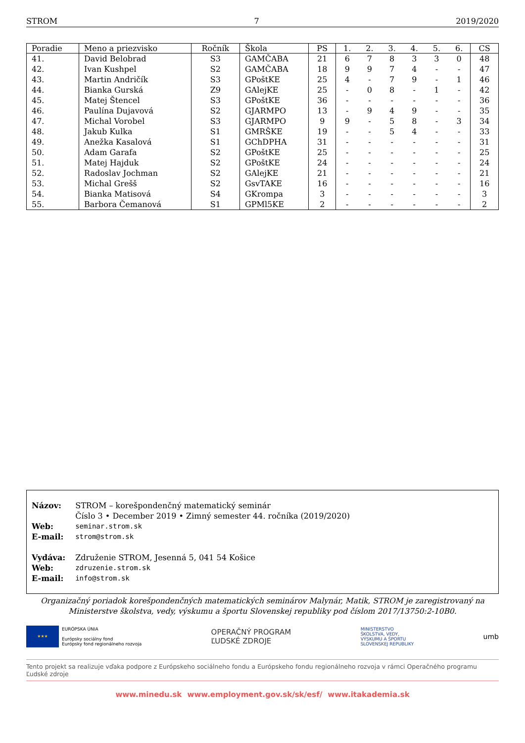STROM 7 2019/2020
| Poradie | Meno a priezvisko | Ročník | Škola | PS | 1. | 2. | 3. | 4. | 5. | 6. | CS |
| --- | --- | --- | --- | --- | --- | --- | --- | --- | --- | --- | --- |
| 41. | David Belobrad | S3 | GAMČABA | 21 | 6 | 7 | 8 | 3 | 3 | 0 | 48 |
| 42. | Ivan Kushpel | S2 | GAMČABA | 18 | 9 | 9 | 7 | 4 | - | - | 47 |
| 43. | Martin Andričík | S3 | GPoštKE | 25 | 4 | - | 7 | 9 | - | 1 | 46 |
| 44. | Bianka Gurská | Z9 | GAlejKE | 25 | - | 0 | 8 | - | 1 | - | 42 |
| 45. | Matej Štencel | S3 | GPoštKE | 36 | - | - | - | - | - | - | 36 |
| 46. | Paulína Dujavová | S2 | GJARMPO | 13 | - | 9 | 4 | 9 | - | - | 35 |
| 47. | Michal Vorobel | S3 | GJARMPO | 9 | 9 | - | 5 | 8 | - | 3 | 34 |
| 48. | Jakub Kulka | S1 | GMRŠKE | 19 | - | - | 5 | 4 | - | - | 33 |
| 49. | Anežka Kasalová | S1 | GChDPHA | 31 | - | - | - | - | - | - | 31 |
| 50. | Adam Garafa | S2 | GPoštKE | 25 | - | - | - | - | - | - | 25 |
| 51. | Matej Hajduk | S2 | GPoštKE | 24 | - | - | - | - | - | - | 24 |
| 52. | Radoslav Jochman | S2 | GAlejKE | 21 | - | - | - | - | - | - | 21 |
| 53. | Michal Grešš | S2 | GsvTAKE | 16 | - | - | - | - | - | - | 16 |
| 54. | Bianka Matisová | S4 | GKrompa | 3 | - | - | - | - | - | - | 3 |
| 55. | Barbora Čemanová | S1 | GPMl5KE | 2 | - | - | - | - | - | - | 2 |
| Názov: | STROM – korešpondenčný matematický seminár Číslo 3 • December 2019 • Zimný semester 44. ročníka (2019/2020) |
| Web: | seminar.strom.sk |
| E-mail: | strom@strom.sk |
| Vydáva: | Združenie STROM, Jesenná 5, 041 54 Košice |
| Web: | zdruzenie.strom.sk |
| E-mail: | info@strom.sk |
Organizačný poriadok korešpondenčných matematických seminárov Malynár, Matik, STROM je zaregistrovaný na Ministerstve školstva, vedy, výskumu a športu Slovenskej republiky pod číslom 2017/13750:2-10B0.
★★★
EURÓPSKA ÚNIA
Európsky sociálny fond
Európsky fond regionálneho rozvoja
OPERAČNÝ PROGRAM
ĽUDSKÉ ZDROJE
MINISTERSTVO
ŠKOLSTVA, VEDY,
VÝSKUMU A ŠPORTU
SLOVENSKEJ REPUBLIKY
umb
Tento projekt sa realizuje vďaka podpore z Európskeho sociálneho fondu a Európskeho fondu regionálneho rozvoja v rámci Operačného programu Ľudské zdroje
www.minedu.sk www.employment.gov.sk/sk/esf/ www.itakademia.sk